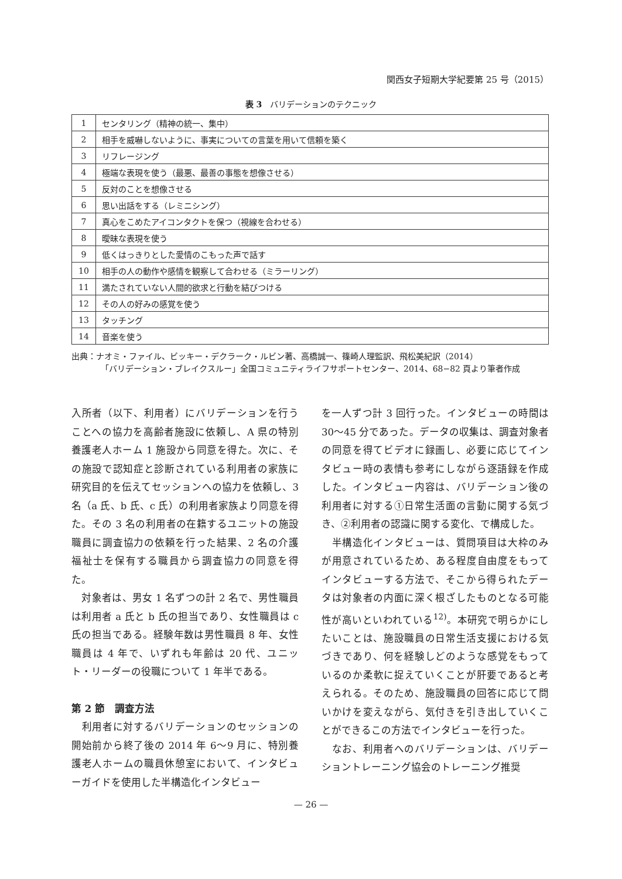関西女子短期大学紀要第 25 号（2015）
表 3　バリデーションのテクニック
| 1 | センタリング（精神の統一、集中） |
| 2 | 相手を威嚇しないように、事実についての言葉を用いて信頼を築く |
| 3 | リフレージング |
| 4 | 極端な表現を使う（最悪、最善の事態を想像させる） |
| 5 | 反対のことを想像させる |
| 6 | 思い出話をする（レミニシング） |
| 7 | 真心をこめたアイコンタクトを保つ（視線を合わせる） |
| 8 | 曖昧な表現を使う |
| 9 | 低くはっきりとした愛情のこもった声で話す |
| 10 | 相手の人の動作や感情を観察して合わせる（ミラーリング） |
| 11 | 満たされていない人間的欲求と行動を結びつける |
| 12 | その人の好みの感覚を使う |
| 13 | タッチング |
| 14 | 音楽を使う |
出典：ナオミ・ファイル、ビッキー・デクラーク・ルビン著、高橋誠一、篠崎人理監訳、飛松美紀訳（2014）
「バリデーション・ブレイクスルー」全国コミュニティライフサポートセンター、2014、68−82 頁より筆者作成
入所者（以下、利用者）にバリデーションを行うことへの協力を高齢者施設に依頼し、A 県の特別養護老人ホーム 1 施設から同意を得た。次に、その施設で認知症と診断されている利用者の家族に研究目的を伝えてセッションへの協力を依頼し、3 名（a 氏、b 氏、c 氏）の利用者家族より同意を得た。その 3 名の利用者の在籍するユニットの施設職員に調査協力の依頼を行った結果、2 名の介護福祉士を保有する職員から調査協力の同意を得た。
　対象者は、男女 1 名ずつの計 2 名で、男性職員は利用者 a 氏と b 氏の担当であり、女性職員は c 氏の担当である。経験年数は男性職員 8 年、女性職員は 4 年で、いずれも年齢は 20 代、ユニット・リーダーの役職について 1 年半である。
第 2 節　調査方法
　利用者に対するバリデーションのセッションの開始前から終了後の 2014 年 6〜9 月に、特別養護老人ホームの職員休憩室において、インタビューガイドを使用した半構造化インタビュー
を一人ずつ計 3 回行った。インタビューの時間は 30〜45 分であった。データの収集は、調査対象者の同意を得てビデオに録画し、必要に応じてインタビュー時の表情も参考にしながら逐語録を作成した。インタビュー内容は、バリデーション後の利用者に対する①日常生活面の言動に関する気づき、②利用者の認識に関する変化、で構成した。
　半構造化インタビューは、質問項目は大枠のみが用意されているため、ある程度自由度をもってインタビューする方法で、そこから得られたデータは対象者の内面に深く根ざしたものとなる可能性が高いといわれている<sup>12)</sup>。本研究で明らかにしたいことは、施設職員の日常生活支援における気づきであり、何を経験しどのような感覚をもっているのか柔軟に捉えていくことが肝要であると考えられる。そのため、施設職員の回答に応じて問いかけを変えながら、気付きを引き出していくことができるこの方法でインタビューを行った。
　なお、利用者へのバリデーションは、バリデーショントレーニング協会のトレーニング推奨
— 26 —